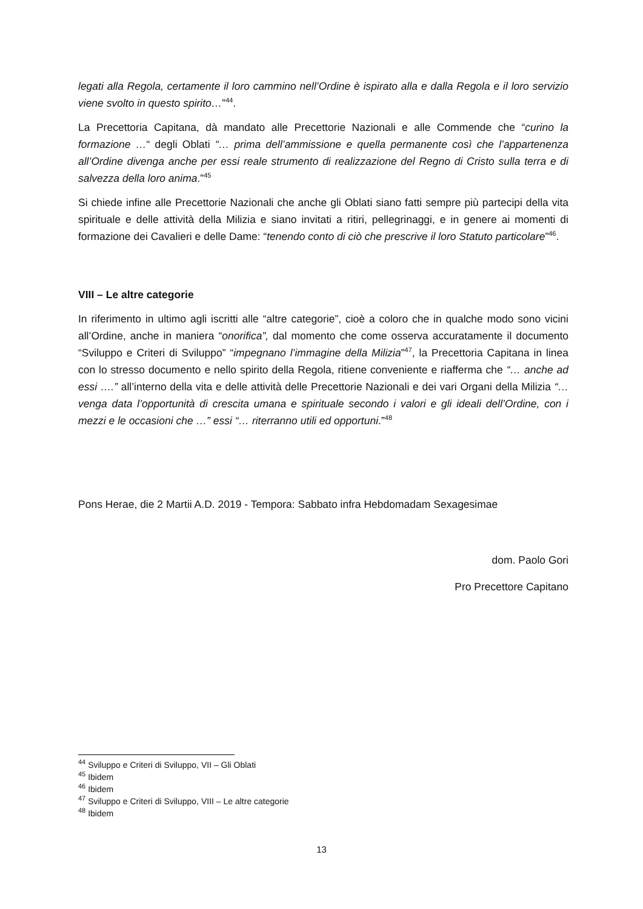legati alla Regola, certamente il loro cammino nell’Ordine è ispirato alla e dalla Regola e il loro servizio viene svolto in questo spirito…”<sup>44</sup>.
La Precettoria Capitana, dà mandato alle Precettorie Nazionali e alle Commende che “curino la formazione …“ degli Oblati “… prima dell’ammissione e quella permanente così che l’appartenenza all’Ordine divenga anche per essi reale strumento di realizzazione del Regno di Cristo sulla terra e di salvezza della loro anima.”<sup>45</sup>
Si chiede infine alle Precettorie Nazionali che anche gli Oblati siano fatti sempre più partecipi della vita spirituale e delle attività della Milizia e siano invitati a ritiri, pellegrinaggi, e in genere ai momenti di formazione dei Cavalieri e delle Dame: “tenendo conto di ciò che prescrive il loro Statuto particolare”<sup>46</sup>.
VIII – Le altre categorie
In riferimento in ultimo agli iscritti alle “altre categorie”, cioè a coloro che in qualche modo sono vicini all’Ordine, anche in maniera “onorifica”, dal momento che come osserva accuratamente il documento “Sviluppo e Criteri di Sviluppo” “impegnano l’immagine della Milizia”<sup>47</sup>, la Precettoria Capitana in linea con lo stresso documento e nello spirito della Regola, ritiene conveniente e riafferma che “… anche ad essi ….” all’interno della vita e delle attività delle Precettorie Nazionali e dei vari Organi della Milizia “… venga data l’opportunità di crescita umana e spirituale secondo i valori e gli ideali dell’Ordine, con i mezzi e le occasioni che …” essi “… riterranno utili ed opportuni.”<sup>48</sup>
Pons Herae, die 2 Martii A.D. 2019 - Tempora: Sabbato infra Hebdomadam Sexagesimae
dom. Paolo Gori
Pro Precettore Capitano
<sup>44</sup> Sviluppo e Criteri di Sviluppo, VII – Gli Oblati
<sup>45</sup> Ibidem
<sup>46</sup> Ibidem
<sup>47</sup> Sviluppo e Criteri di Sviluppo, VIII – Le altre categorie
<sup>48</sup> Ibidem
13